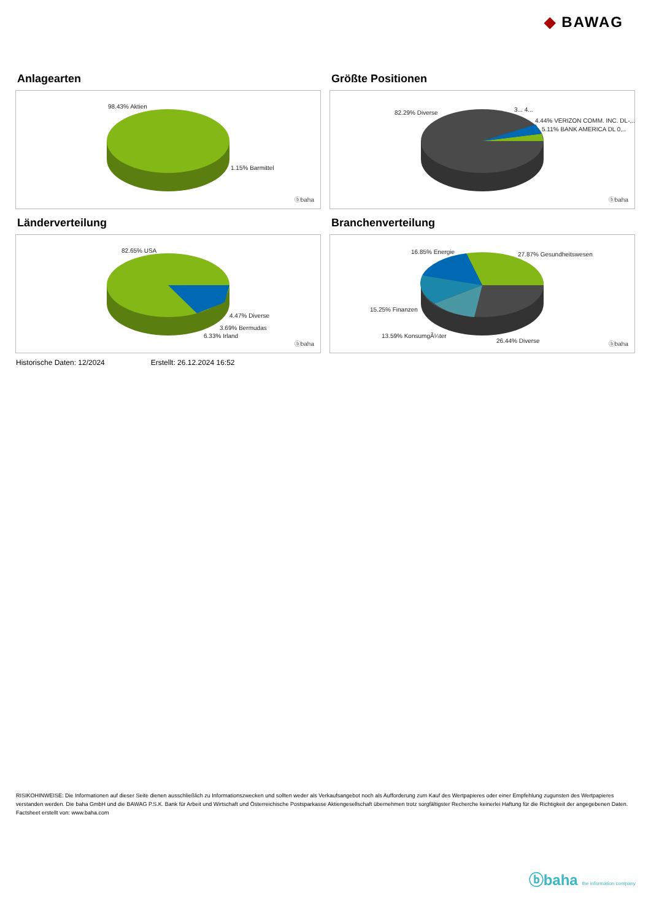◆ BAWAG
Anlagearten
98.43% Aktien
1.15% Barmittel
ⓑbaha
Größte Positionen
82.29% Diverse 3... 4...
4.44% VERIZON COMM. INC. DL-,..
5.11% BANK AMERICA DL 0,..
ⓑbaha
Länderverteilung
82.65% USA
4.47% Diverse
3.69% Bermudas
6.33% Irland
ⓑbaha
Branchenverteilung
16.85% Energie 27.87% Gesundheitswesen
15.25% Finanzen
13.59% KonsumgÃ¼ter
26.44% Diverse ⓑbaha
Historische Daten: 12/2024 Erstellt: 26.12.2024 16:52
RISIKOHINWEISE: Die Informationen auf dieser Seite dienen ausschließlich zu Informationszwecken und sollten weder als Verkaufsangebot noch als Aufforderung zum Kauf des Wertpapieres oder einer Empfehlung zugunsten des Wertpapieres verstanden werden. Die baha GmbH und die BAWAG P.S.K. Bank für Arbeit und Wirtschaft und Österreichische Postsparkasse Aktiengesellschaft übernehmen trotz sorgfältigster Recherche keinerlei Haftung für die Richtigkeit der angegebenen Daten.
Factsheet erstellt von: www.baha.com
ⓑbaha the information company